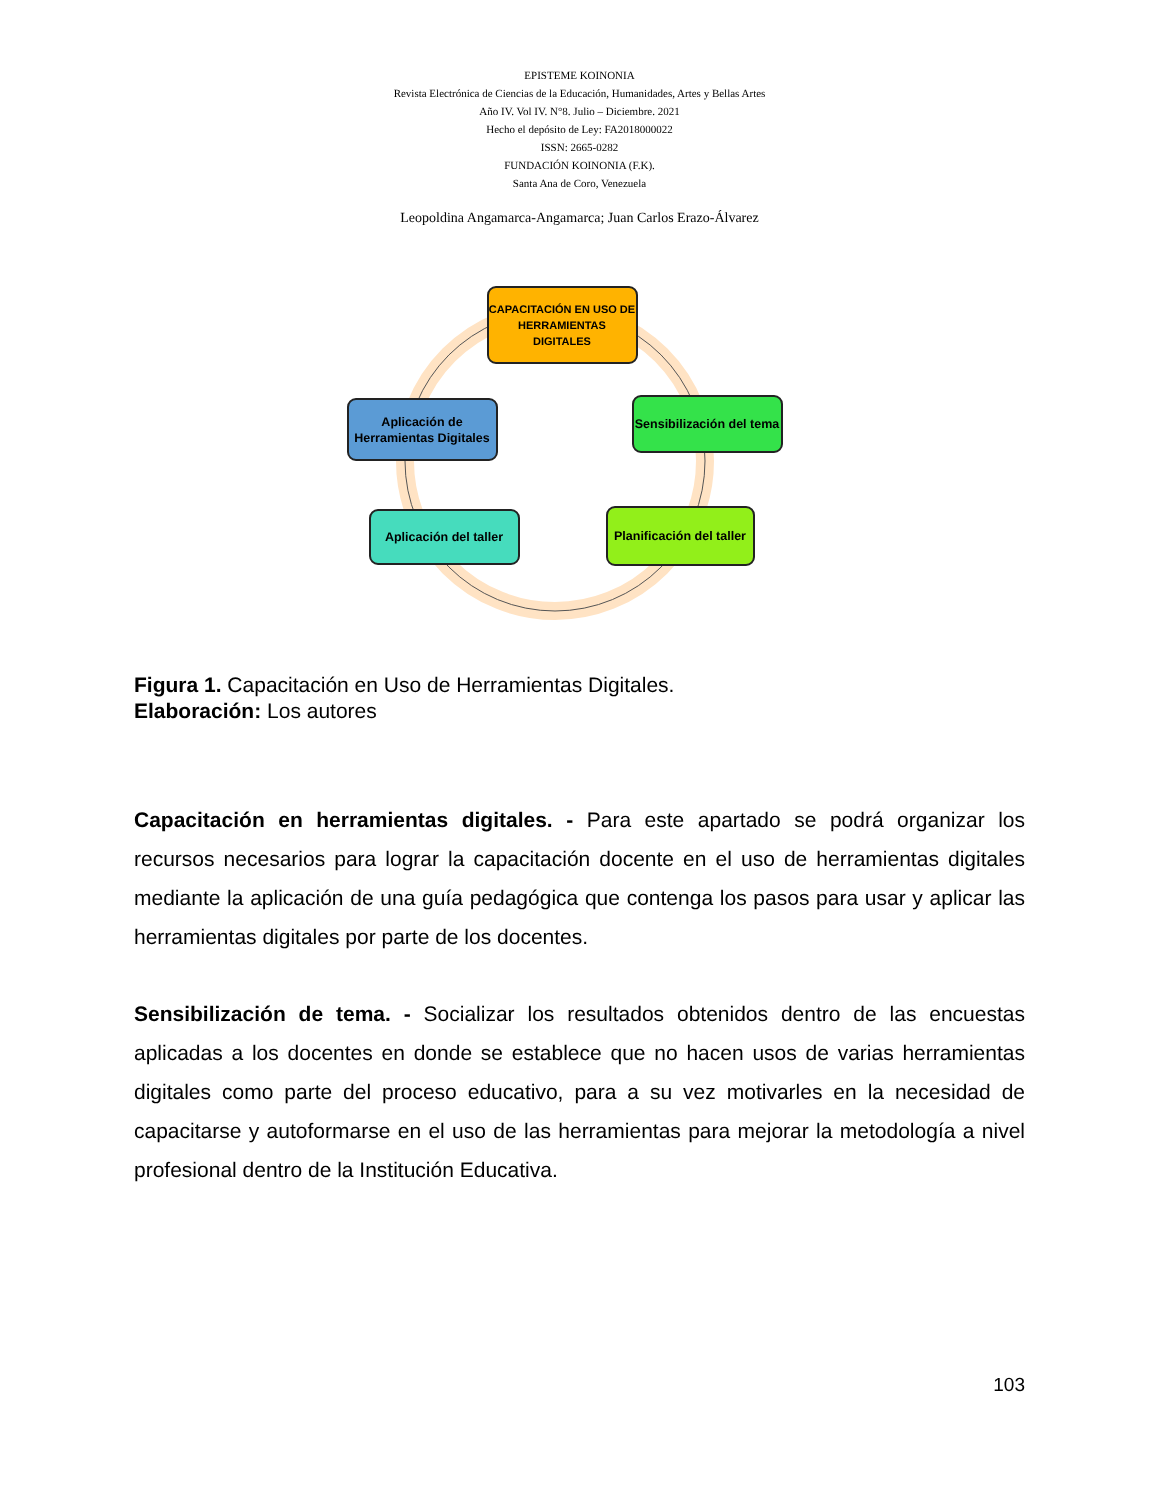EPISTEME KOINONIA
Revista Electrónica de Ciencias de la Educación, Humanidades, Artes y Bellas Artes
Año IV. Vol IV. N°8. Julio – Diciembre. 2021
Hecho el depósito de Ley: FA2018000022
ISSN: 2665-0282
FUNDACIÓN KOINONIA (F.K).
Santa Ana de Coro, Venezuela
Leopoldina Angamarca-Angamarca; Juan Carlos Erazo-Álvarez
CAPACITACIÓN EN USO DE HERRAMIENTAS DIGITALES
Sensibilización del tema
Planificación del taller
Aplicación del taller
Aplicación de Herramientas Digitales
Figura 1. Capacitación en Uso de Herramientas Digitales.
Elaboración: Los autores
Capacitación en herramientas digitales. - Para este apartado se podrá organizar los recursos necesarios para lograr la capacitación docente en el uso de herramientas digitales mediante la aplicación de una guía pedagógica que contenga los pasos para usar y aplicar las herramientas digitales por parte de los docentes.
Sensibilización de tema. - Socializar los resultados obtenidos dentro de las encuestas aplicadas a los docentes en donde se establece que no hacen usos de varias herramientas digitales como parte del proceso educativo, para a su vez motivarles en la necesidad de capacitarse y autoformarse en el uso de las herramientas para mejorar la metodología a nivel profesional dentro de la Institución Educativa.
103